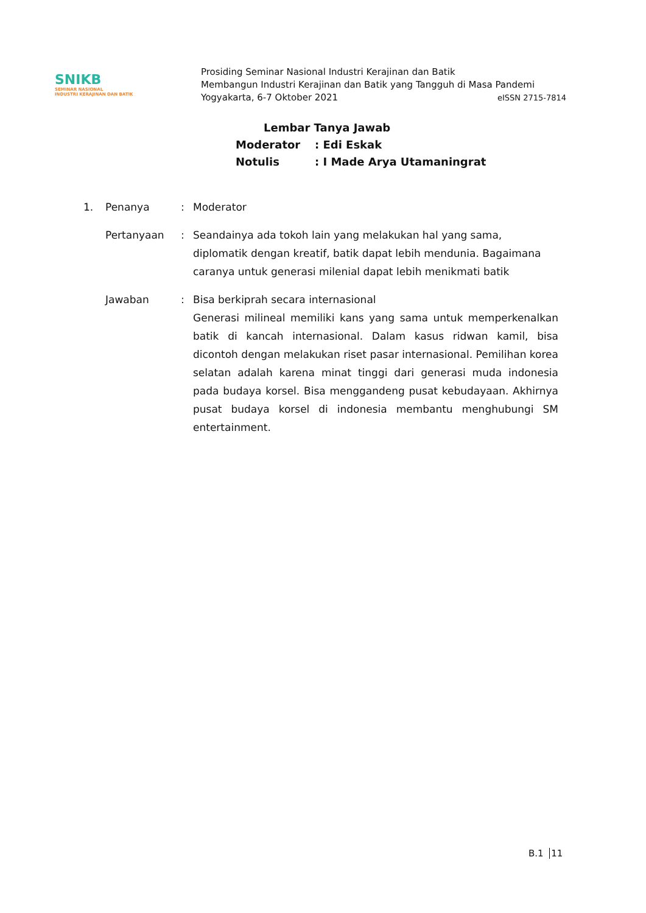SNIKB
SEMINAR NASIONAL
INDUSTRI KERAJINAN DAN BATIK
Prosiding Seminar Nasional Industri Kerajinan dan Batik
Membangun Industri Kerajinan dan Batik yang Tangguh di Masa Pandemi
Yogyakarta, 6-7 Oktober 2021 eISSN 2715-7814
Lembar Tanya Jawab
| Moderator | : Edi Eskak |
| Notulis | : I Made Arya Utamaningrat |
| 1. | Penanya | : | Moderator |
| | Pertanyaan | : | Seandainya ada tokoh lain yang melakukan hal yang sama, diplomatik dengan kreatif, batik dapat lebih mendunia. Bagaimana caranya untuk generasi milenial dapat lebih menikmati batik |
| | Jawaban | : | Bisa berkiprah secara internasional Generasi milineal memiliki kans yang sama untuk memperkenalkan batik di kancah internasional. Dalam kasus ridwan kamil, bisa dicontoh dengan melakukan riset pasar internasional. Pemilihan korea selatan adalah karena minat tinggi dari generasi muda indonesia pada budaya korsel. Bisa menggandeng pusat kebudayaan. Akhirnya pusat budaya korsel di indonesia membantu menghubungi SM entertainment. |
B.1 11